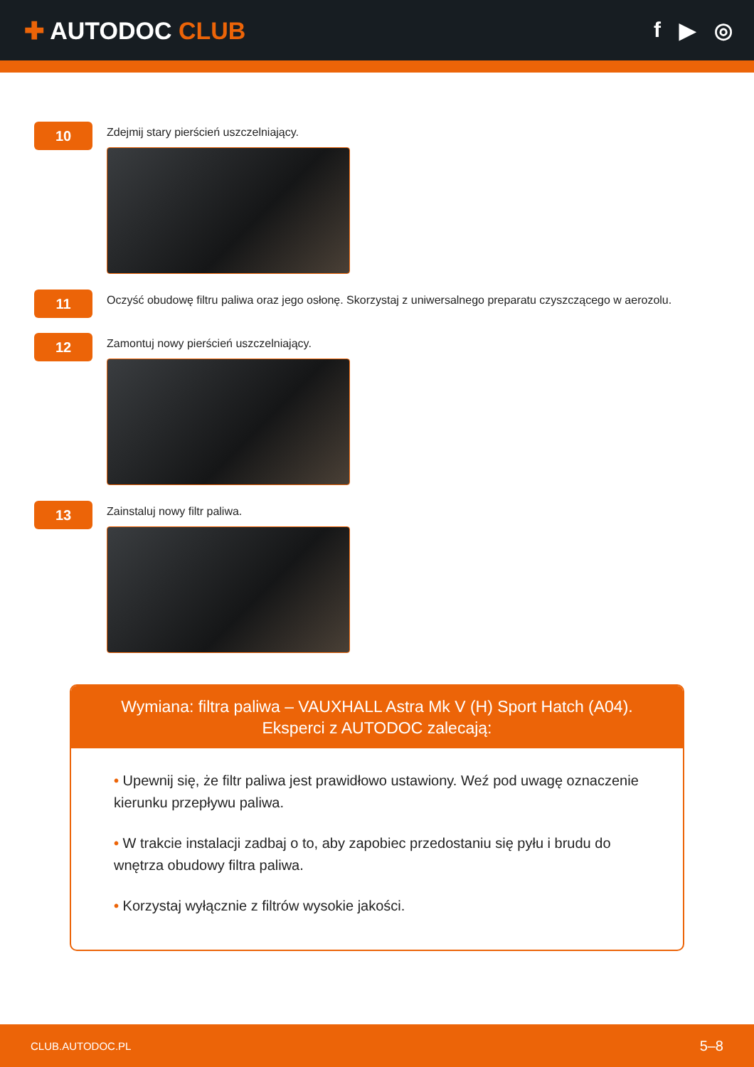✚ AUTODOC CLUB f ▶ ◎
10
Zdejmij stary pierścień uszczelniający.
11
Oczyść obudowę filtru paliwa oraz jego osłonę. Skorzystaj z uniwersalnego preparatu czyszczącego w aerozolu.
12
Zamontuj nowy pierścień uszczelniający.
13
Zainstaluj nowy filtr paliwa.
Wymiana: filtra paliwa – VAUXHALL Astra Mk V (H) Sport Hatch (A04).
Eksperci z AUTODOC zalecają:
• Upewnij się, że filtr paliwa jest prawidłowo ustawiony. Weź pod uwagę oznaczenie kierunku przepływu paliwa.
• W trakcie instalacji zadbaj o to, aby zapobiec przedostaniu się pyłu i brudu do wnętrza obudowy filtra paliwa.
• Korzystaj wyłącznie z filtrów wysokie jakości.
CLUB.AUTODOC.PL 5–8